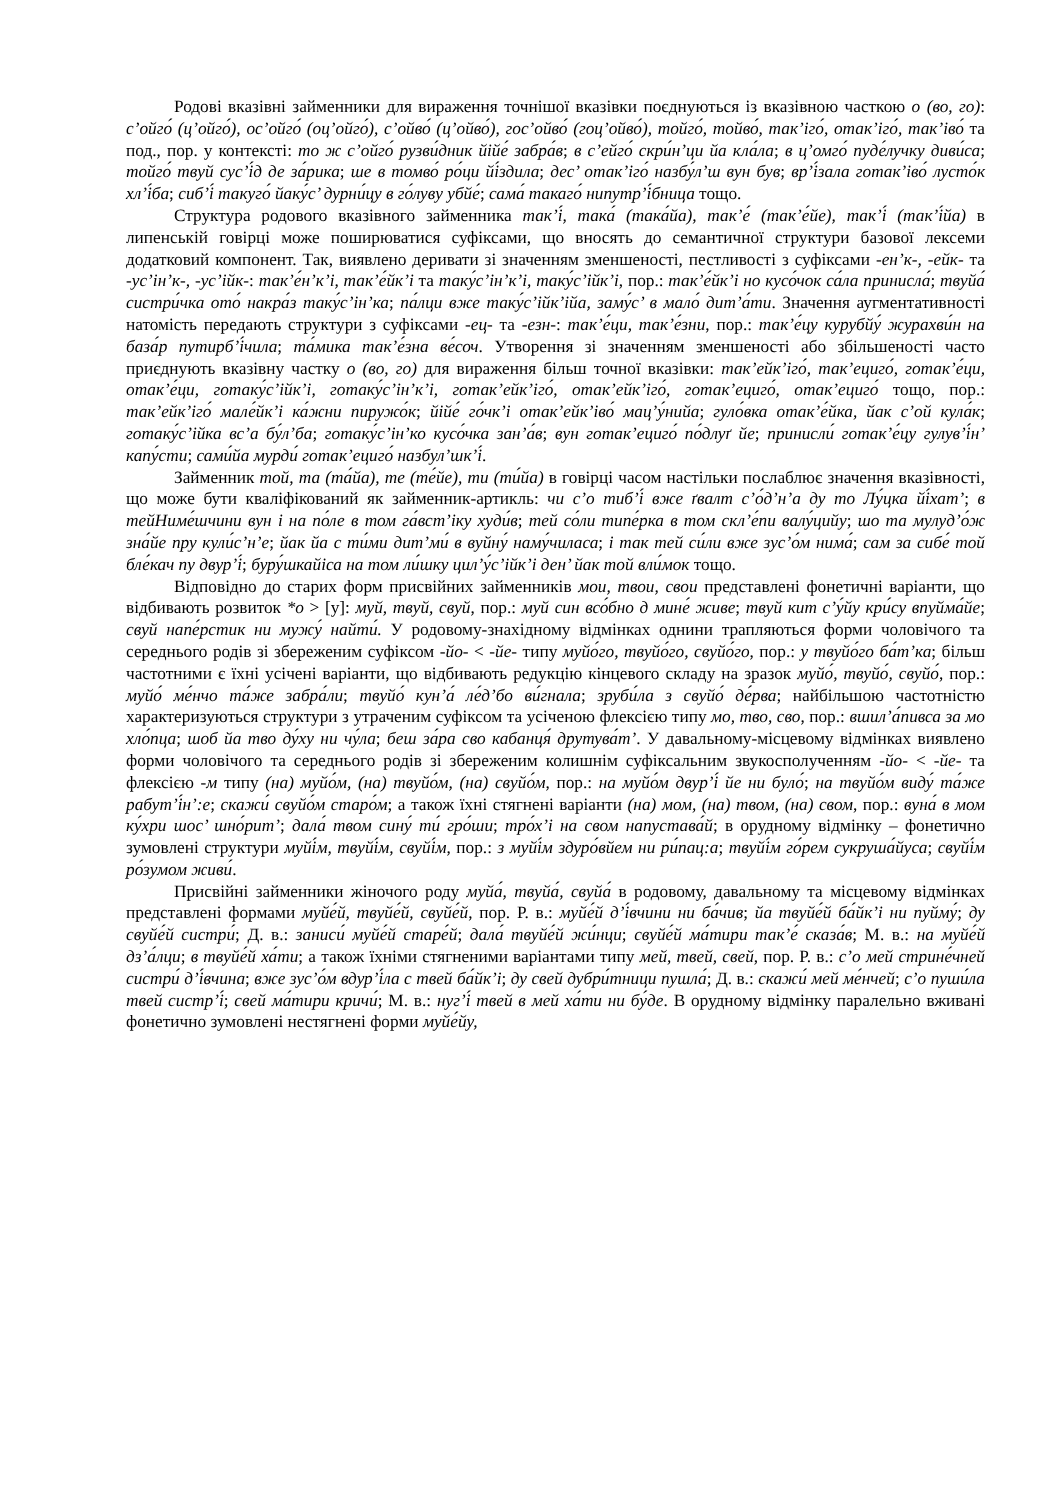Родові вказівні займенники для вираження точнішої вказівки поєднуються із вказівною часткою о (во, го): с’ойго́ (ц’ойго́), ос’ойго́ (оц’ойго́), с’ойво́ (ц’ойво́), гос’ойво́ (гоц’ойво́), тойго́, тойво́, так’іго́, отак’іго́, так’іво́ та под., пор. у контексті: то ж с’ойго́ рузви́дник йійе́ забра́в; в с’ейго́ скри́н’ци йа кла́ла; в ц’омго́ пуде́лучку диви́са; тойго́ твуй сус’і́д де за́рика; ше в томво́ ро́ци йі́здила; дес’ отак’іго́ назбу́л’ш вун був; вр’і́зала гoтак’іво́ лусто́к хл’і́ба; сиб’і́ такуго́ йаку́с’ дурни́цу в го́луву убйе́; сама́ такаго́ нипутр’і́бница тощо.
Структура родового вказівного займенника так’і́, така́ (така́йа), так’е́ (так’е́йе), так’і́ (так’і́йа) в липенській говірці може поширюватися суфіксами, що вносять до семантичної структури базової лексеми додатковий компонент. Так, виявлено деривати зі значенням зменшеності, пестливості з суфіксами -ен’к-, -ейк- та -ус’ін’к-, -ус’ійк-: так’е́н’к’і, так’е́йк’і та таку́с’ін’к’і, таку́с’ійк’і, пор.: так’е́йк’і но кусо́чок са́ла принисла́; твуйа́ систри́чка ото́ накра́з таку́с’ін’ка; па́лци вже таку́с’ійк’ійа, заму́с’ в мало́ дит’а́ти. Значення аугментативності натомість передають структури з суфіксами -ец- та -езн-: так’е́ци, так’е́зни, пор.: так’е́цу курубйу́ журахви́н на база́р путирб’і́чила; та́мика так’е́зна ве́соч. Утворення зі значенням зменшеності або збільшеності часто приєднують вказівну частку о (во, го) для вираження більш точної вказівки: так’ейк’іго́, так’ециго́, готак’е́ци, отак’е́ци, готаку́с’ійк’і, готаку́с’ін’к’і, готак’ейк’іго́, отак’ейк’іго́, готак’ециго́, отак’ециго́ тощо, пор.: так’ейк’іго́ мале́йк’і ка́жни пиружо́к; йійе́ го́чк’і отак’ейк’іво́ мац’у́нийа; гуло́вка отак’е́йка, йак с’ой кула́к; готаку́с’ійка вс’а бу́л’ба; готаку́с’ін’ко кусо́чка зан’а́в; вун готак’ециго́ по́длуґ йе; принисли́ готак’е́цу гулув’і́н’ капу́сти; сами́йа мурди́ готак’ециго́ назбул’шк’і́.
Займенник той, та (та́йа), те (те́йе), ти (ти́йа) в говірці часом настільки послаблює значення вказівності, що може бути кваліфікований як займенник-артикль: чи с’о тиб’і́ вже ґвалт с’о́д’н’а ду то Лу́цка йі́хат’; в тейНиме́шчини вун і на по́ле в том га́вст’іку худи́в; тей со́ли типе́рка в том скл’е́пи валу́цийу; шо та мулуд’о́ж зна́йе пру кули́с’н’е; йак йа с ти́ми дит’ми́ в вуйну́ наму́чиласа; і так тей си́ли вже зус’о́м нима́; сам за сибе́ той бле́кач пу двур’і́; буру́шкайіса на том ли́шку цил’у́с’ійк’і ден’ йак той вли́мок тощо.
Відповідно до старих форм присвійних займенників мои, твои, свои представлені фонетичні варіанти, що відбивають розвиток *о > [у]: муй, твуй, свуй, пор.: муй син всо́бно д мине́ живе; твуй кит с’у́йу кри́су впуйма́йе; свуй напе́рстик ни мужу́ найти́. У родовому-знахідному відмінках однини трапляються форми чоловічого та середнього родів зі збереженим суфіксом -йо- < -йе- типу муйо́го, твуйо́го, свуйо́го, пор.: у твуйо́го ба́т’ка; більш частотними є їхні усічені варіанти, що відбивають редукцію кінцевого складу на зразок муйо́, твуйо́, свуйо́, пор.: муйо́ ме́нчо та́же забра́ли; твуйо́ кун’а́ ле́д’бо ви́гнала; зруби́ла з свуйо́ де́рва; найбільшою частотністю характеризуються структури з утраченим суфіксом та усіченою флексією типу мо, тво, сво, пор.: вшил’а́пивса за мо хло́пца; шоб йа тво ду́ху ни чу́ла; беш за́ра сво кабанця́ друтува́т’. У давальному-місцевому відмінках виявлено форми чоловічого та середнього родів зі збереженим колишнім суфіксальним звукосполученням -йо- < -йе- та флексією -м типу (на) муйо́м, (на) твуйо́м, (на) свуйо́м, пор.: на муйо́м двур’і́ йе ни було́; на твуйо́м виду́ та́же рабут’і́н’:е; скажи́ свуйо́м старо́м; а також їхні стягнені варіанти (на) мом, (на) твом, (на) свом, пор.: вуна́ в мом ку́хри шос’ шно́рит’; дала́ твом сину́ ти́ гро́ши; тро́х’і на свом напустава́й; в орудному відмінку – фонетично зумовлені структури муйі́м, твуйі́м, свуйі́м, пор.: з муйі́м здуро́вйем ни ри́пац:а; твуйі́м го́рем сукруша́йуса; свуйі́м ро́зумом живи́.
Присвійні займенники жіночого роду муйа́, твуйа́, свуйа́ в родовому, давальному та місцевому відмінках представлені формами муйе́й, твуйе́й, свуйе́й, пор. Р. в.: муйе́й д’і́вчини ни ба́чив; йа твуйе́й ба́йк’і ни пуйму́; ду свуйе́й систри́; Д. в.: заниси́ муйе́й старе́й; дала́ твуйе́й жи́нци; свуйе́й ма́тири так’е́ сказа́в; М. в.: на муйе́й дз’а́лци; в твуйе́й ха́ти; а також їхніми стягненими варіантами типу мей, твей, свей, пор. Р. в.: с’о мей стрине́чней систри́ д’і́вчина; вже зус’о́м вдур’і́ла с твей ба́йк’і; ду свей дубри́тници пушла́; Д. в.: скажи́ мей ме́нчей; с’о пуши́ла твей систр’і́; свей ма́тири кричи́; М. в.: нуг’і́ твей в мей ха́ти ни бу́де. В орудному відмінку паралельно вживані фонетично зумовлені нестягнені форми муйе́йу,